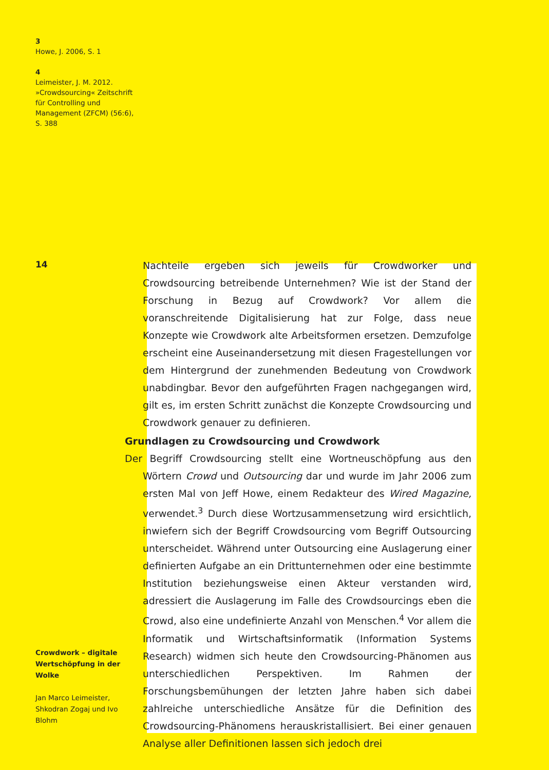3
Howe, J. 2006, S. 1
4
Leimeister, J. M. 2012. »Crowdsourcing« Zeitschrift für Controlling und Management (ZFCM) (56:6), S. 388
14
Nachteile ergeben sich jeweils für Crowdworker und Crowdsourcing betreibende Unternehmen? Wie ist der Stand der Forschung in Bezug auf Crowdwork? Vor allem die voranschreitende Digitalisierung hat zur Folge, dass neue Konzepte wie Crowdwork alte Arbeitsformen ersetzen. Demzufolge erscheint eine Auseinandersetzung mit diesen Fragestellungen vor dem Hintergrund der zunehmenden Bedeutung von Crowdwork unabdingbar. Bevor den aufgeführten Fragen nachgegangen wird, gilt es, im ersten Schritt zunächst die Konzepte Crowdsourcing und Crowdwork genauer zu definieren.
Grundlagen zu Crowdsourcing und Crowdwork
Der Begriff Crowdsourcing stellt eine Wortneuschöpfung aus den Wörtern Crowd und Outsourcing dar und wurde im Jahr 2006 zum ersten Mal von Jeff Howe, einem Redakteur des Wired Magazine, verwendet.<sup>3</sup> Durch diese Wortzusammensetzung wird ersichtlich, inwiefern sich der Begriff Crowdsourcing vom Begriff Outsourcing unterscheidet. Während unter Outsourcing eine Auslagerung einer definierten Aufgabe an ein Drittunternehmen oder eine bestimmte Institution beziehungsweise einen Akteur verstanden wird, adressiert die Auslagerung im Falle des Crowdsourcings eben die Crowd, also eine undefinierte Anzahl von Menschen.<sup>4</sup> Vor allem die Informatik und Wirtschaftsinformatik (Information Systems Research) widmen sich heute den Crowdsourcing-Phänomen aus unterschiedlichen Perspektiven. Im Rahmen der Forschungsbemühungen der letzten Jahre haben sich dabei zahlreiche unterschiedliche Ansätze für die Definition des Crowdsourcing-Phänomens herauskristallisiert. Bei einer genauen Analyse aller Definitionen lassen sich jedoch drei
Crowdwork – digitale Wertschöpfung in der Wolke
Jan Marco Leimeister, Shkodran Zogaj und Ivo Blohm